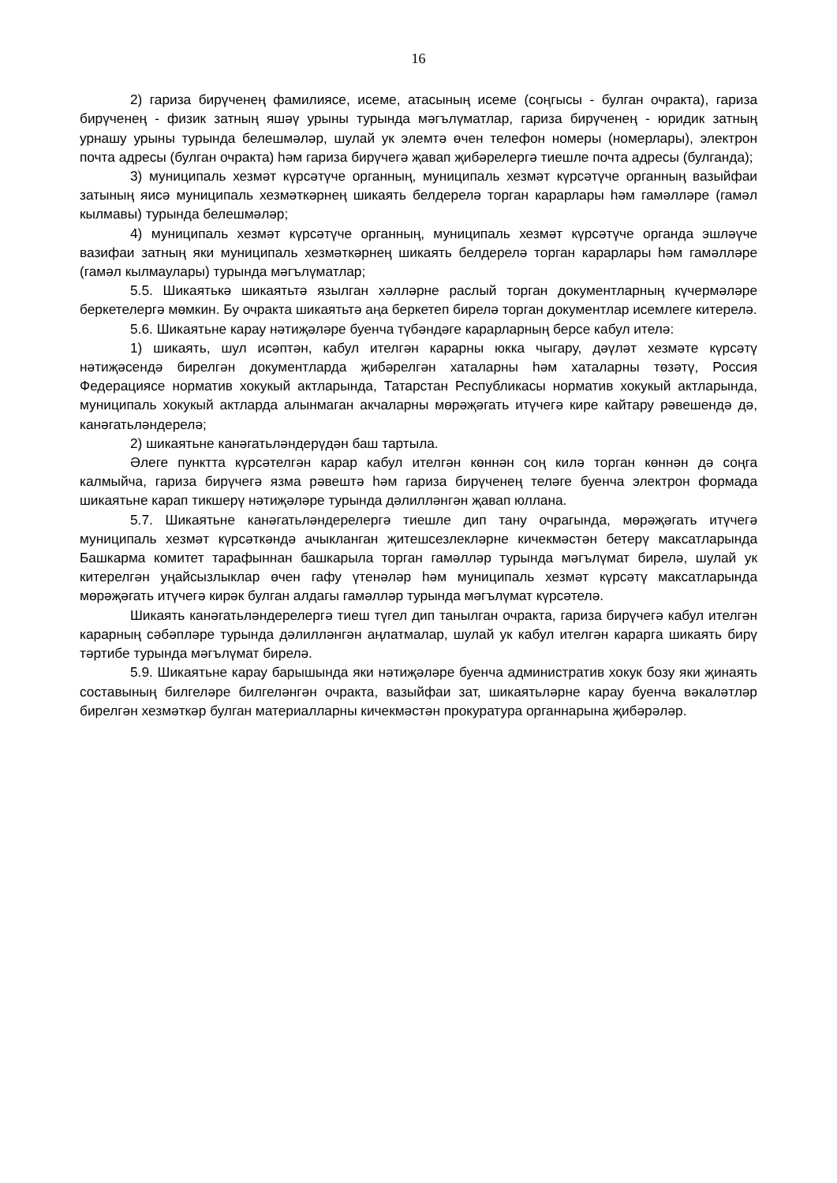16
2) гариза бирүченең фамилиясе, исеме, атасының исеме (соңгысы - булган очракта), гариза бирүченең - физик затның яшәү урыны турында мәгълүматлар, гариза бирүченең - юридик затның урнашу урыны турында белешмәләр, шулай ук элемтә өчен телефон номеры (номерлары), электрон почта адресы (булган очракта) һәм гариза бирүчегә җавап җибәрелергә тиешле почта адресы (булганда);
3) муниципаль хезмәт күрсәтүче органның, муниципаль хезмәт күрсәтүче органның вазыйфаи затының яисә муниципаль хезмәткәрнең шикаять белдерелә торган карарлары һәм гамәлләре (гамәл кылмавы) турында белешмәләр;
4) муниципаль хезмәт күрсәтүче органның, муниципаль хезмәт күрсәтүче органда эшләүче вазифаи затның яки муниципаль хезмәткәрнең шикаять белдерелә торган карарлары һәм гамәлләре (гамәл кылмаулары) турында мәгълүматлар;
5.5. Шикаятькә шикаятьтә язылган хәлләрне раслый торган документларның күчермәләре беркетелергә мөмкин. Бу очракта шикаятьтә аңа беркетеп бирелә торган документлар исемлеге китерелә.
5.6. Шикаятьне карау нәтиҗәләре буенча түбәндәге карарларның берсе кабул ителә:
1) шикаять, шул исәптән, кабул ителгән карарны юкка чыгару, дәүләт хезмәте күрсәтү нәтиҗәсендә бирелгән документларда җибәрелгән хаталарны һәм хаталарны төзәтү, Россия Федерациясе норматив хокукый актларында, Татарстан Республикасы норматив хокукый актларында, муниципаль хокукый актларда алынмаган акчаларны мөрәҗәгать итүчегә кире кайтару рәвешендә дә, канәгатьләндерелә;
2) шикаятьне канәгатьләндерүдән баш тартыла.
Әлеге пунктта күрсәтелгән карар кабул ителгән көннән соң килә торган көннән дә соңга калмыйча, гариза бирүчегә язма рәвештә һәм гариза бирүченең теләге буенча электрон формада шикаятьне карап тикшерү нәтиҗәләре турында дәлилләнгән җавап юллана.
5.7. Шикаятьне канәгатьләндерелергә тиешле дип тану очрагында, мөрәҗәгать итүчегә муниципаль хезмәт күрсәткәндә ачыкланган җитешсезлекләрне кичекмәстән бетерү максатларында Башкарма комитет тарафыннан башкарыла торган гамәлләр турында мәгълүмат бирелә, шулай ук китерелгән уңайсызлыклар өчен гафу үтенәләр һәм муниципаль хезмәт күрсәтү максатларында мөрәҗәгать итүчегә кирәк булган алдагы гамәлләр турында мәгълүмат күрсәтелә.
Шикаять канәгатьләндерелергә тиеш түгел дип танылган очракта, гариза бирүчегә кабул ителгән карарның сәбәпләре турында дәлилләнгән аңлатмалар, шулай ук кабул ителгән карарга шикаять бирү тәртибе турында мәгълүмат бирелә.
5.9. Шикаятьне карау барышында яки нәтиҗәләре буенча административ хокук бозу яки җинаять составының билгеләре билгеләнгән очракта, вазыйфаи зат, шикаятьләрне карау буенча вәкаләтләр бирелгән хезмәткәр булган материалларны кичекмәстән прокуратура органнарына җибәрәләр.